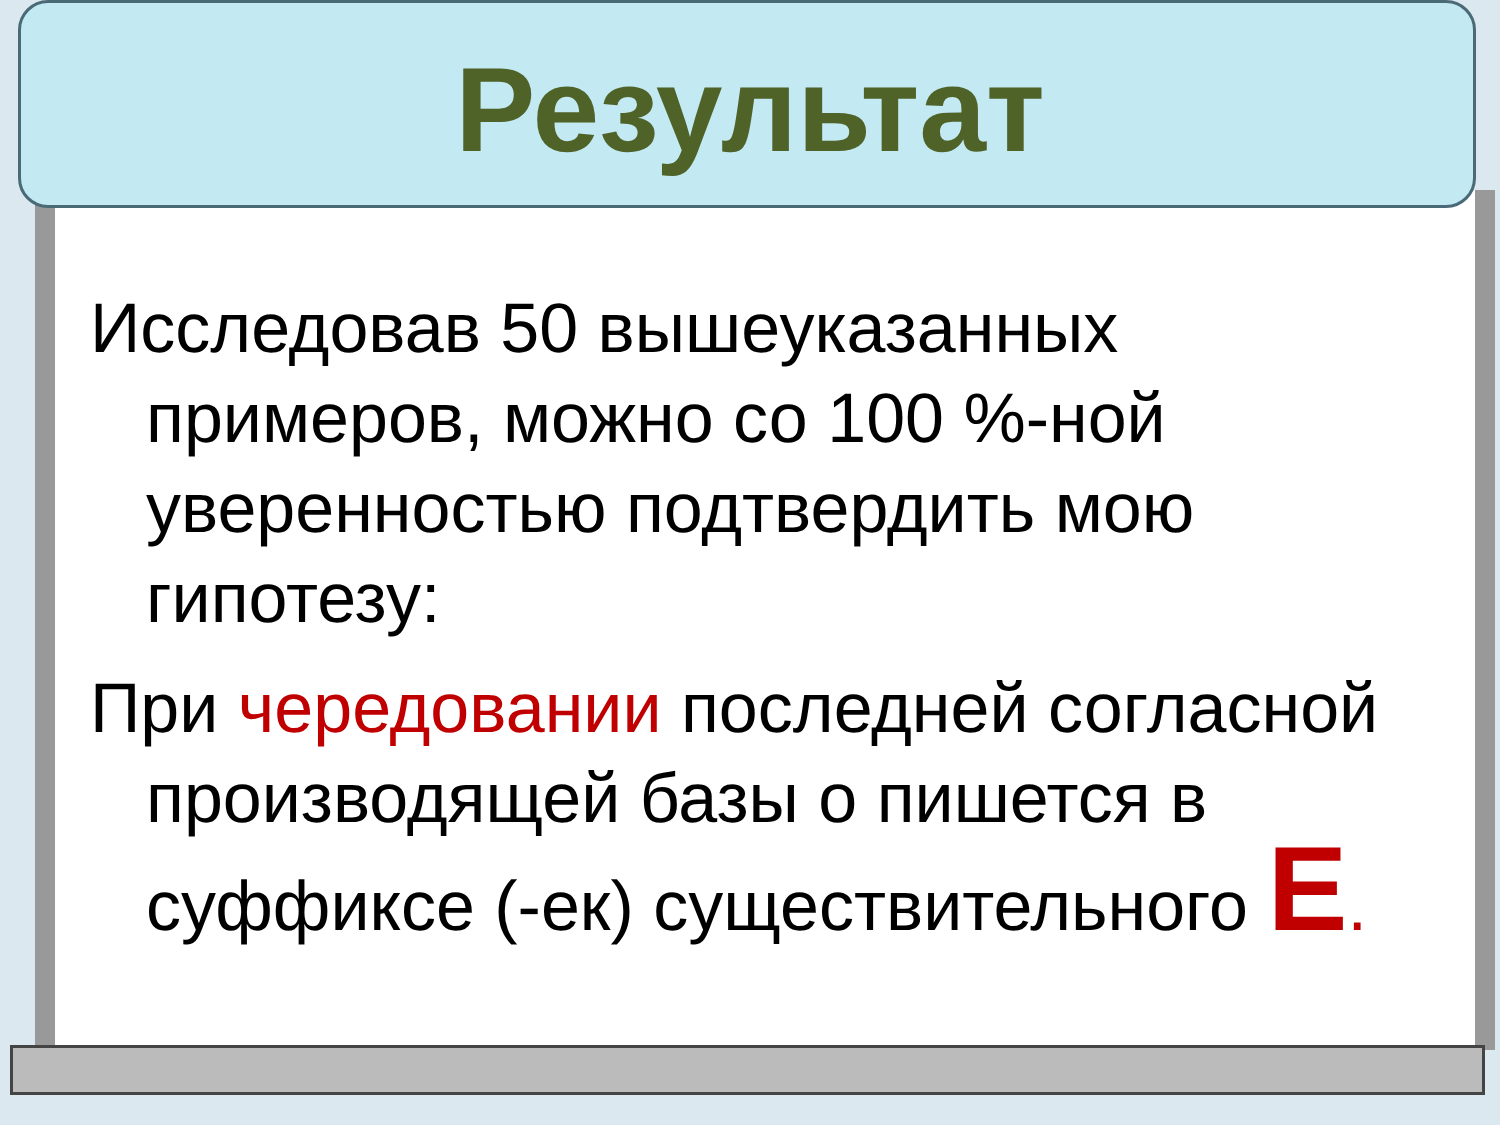Результат
Исследовав 50 вышеуказанных примеров, можно со 100 %-ной уверенностью подтвердить мою гипотезу:
При чередовании последней согласной производящей базы о пишется в суффиксе (-ек) существительного Е.